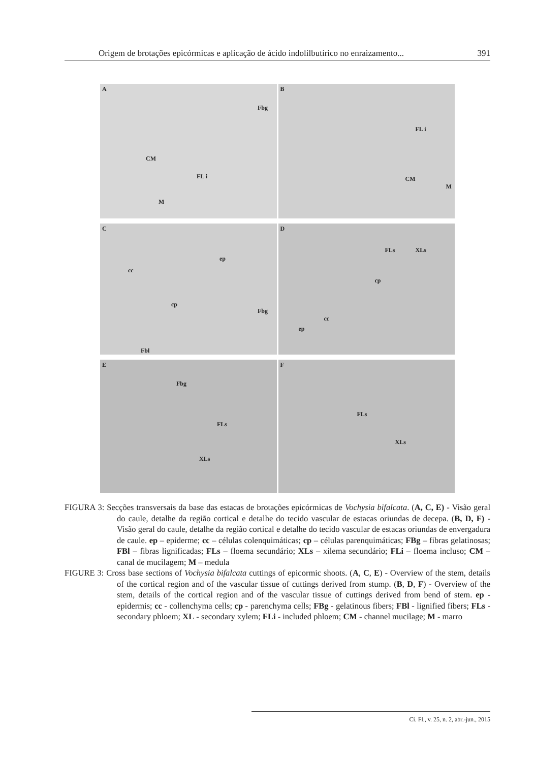Origem de brotações epicórmicas e aplicação de ácido indolilbutírico no enraizamento... 391
A
Fbg
CM
FL i
M
B
FL i
CM
M
C
ep
cc
cp
Fbg
Fbl
D
FLs XLs
cp
cc
ep
E
Fbg
FLs
XLs
F
FLs
XLs
FIGURA 3: Secções transversais da base das estacas de brotações epicórmicas de Vochysia bifalcata. (A, C, E) - Visão geral do caule, detalhe da região cortical e detalhe do tecido vascular de estacas oriundas de decepa. (B, D, F) - Visão geral do caule, detalhe da região cortical e detalhe do tecido vascular de estacas oriundas de envergadura de caule. ep – epiderme; cc – células colenquimáticas; cp – células parenquimáticas; FBg – fibras gelatinosas; FBl – fibras lignificadas; FLs – floema secundário; XLs – xilema secundário; FLi – floema incluso; CM – canal de mucilagem; M – medula
FIGURE 3: Cross base sections of Vochysia bifalcata cuttings of epicormic shoots. (A, C, E) - Overview of the stem, details of the cortical region and of the vascular tissue of cuttings derived from stump. (B, D, F) - Overview of the stem, details of the cortical region and of the vascular tissue of cuttings derived from bend of stem. ep - epidermis; cc - collenchyma cells; cp - parenchyma cells; FBg - gelatinous fibers; FBl - lignified fibers; FLs - secondary phloem; XL - secondary xylem; FLi - included phloem; CM - channel mucilage; M - marro
Ci. Fl., v. 25, n. 2, abr.-jun., 2015